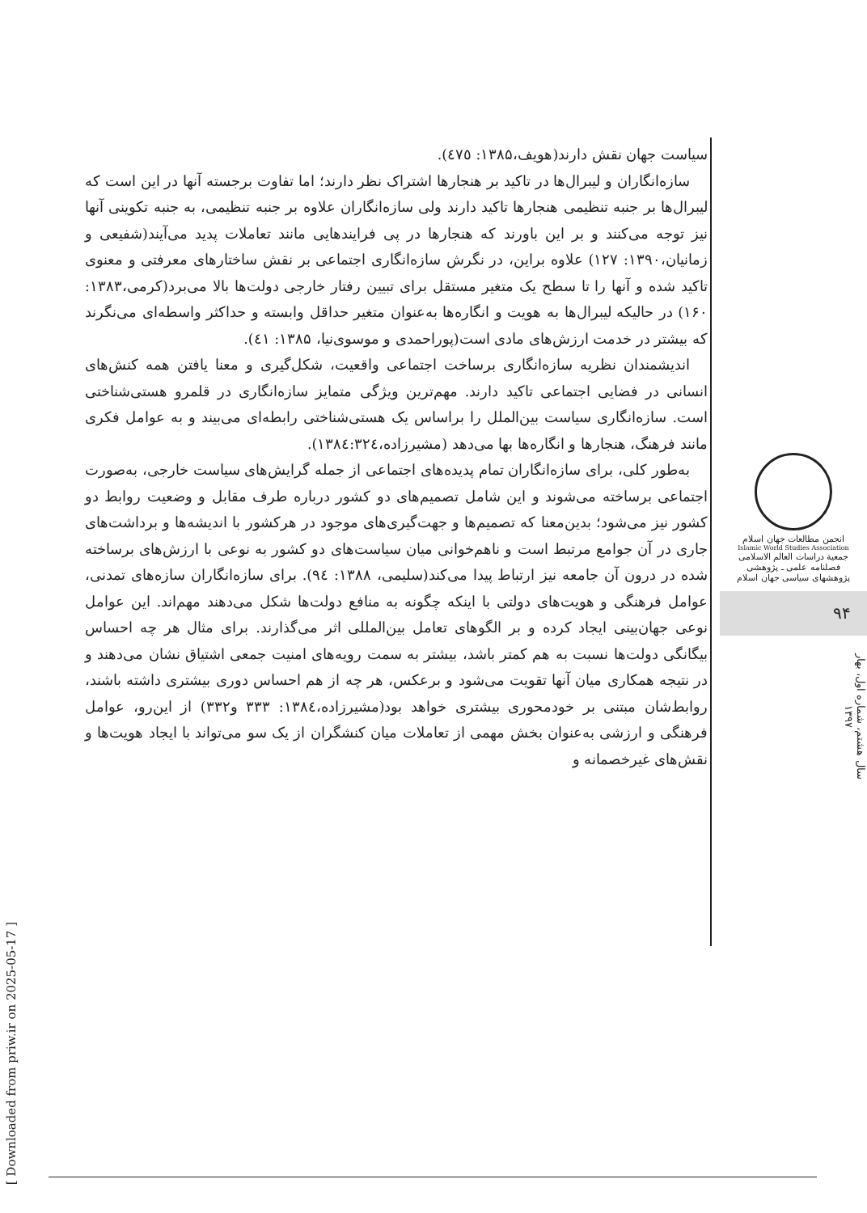سیاست جهان نقش دارند(هویف،۱۳۸۵: ٤٧٥).
سازه‌انگاران و لیبرال‌ها در تاکید بر هنجارها اشتراک نظر دارند؛ اما تفاوت برجسته آنها در این است که لیبرال‌ها بر جنبه تنظیمی هنجارها تاکید دارند ولی سازه‌انگاران علاوه بر جنبه تنظیمی، به جنبه تکوینی آنها نیز توجه می‌کنند و بر این باورند که هنجارها در پی فرایندهایی مانند تعاملات پدید می‌آیند(شفیعی و زمانیان،۱۳۹۰: ۱۲۷) علاوه براین، در نگرش سازه‌انگاری اجتماعی بر نقش ساختارهای معرفتی و معنوی تاکید شده و آنها را تا سطح یک متغیر مستقل برای تبیین رفتار خارجی دولت‌ها بالا می‌برد(کرمی،۱۳۸۳: ۱۶۰) در حالیکه لیبرال‌ها به هویت و انگاره‌ها به‌عنوان متغیر حداقل وابسته و حداکثر واسطه‌ای می‌نگرند که بیشتر در خدمت ارزش‌های مادی است(پوراحمدی و موسوی‌نیا، ۱۳۸۵: ٤١).
اندیشمندان نظریه سازه‌انگاری برساخت اجتماعی واقعیت، شکل‌گیری و معنا یافتن همه کنش‌های انسانی در فضایی اجتماعی تاکید دارند. مهم‌ترین ویژگی متمایز سازه‌انگاری در قلمرو هستی‌شناختی است. سازه‌انگاری سیاست بین‌الملل را براساس یک هستی‌شناختی رابطه‌ای می‌بیند و به عوامل فکری مانند فرهنگ، هنجارها و انگاره‌ها بها می‌دهد (مشیرزاده،۱۳۸٤:۳۲٤).
به‌طور کلی، برای سازه‌انگاران تمام پدیده‌های اجتماعی از جمله گرایش‌های سیاست خارجی، به‌صورت اجتماعی برساخته می‌شوند و این شامل تصمیم‌های دو کشور درباره طرف مقابل و وضعیت روابط دو کشور نیز می‌شود؛ بدین‌معنا که تصمیم‌ها و جهت‌گیری‌های موجود در هرکشور با اندیشه‌ها و برداشت‌های جاری در آن جوامع مرتبط است و ناهم‌خوانی میان سیاست‌های دو کشور به نوعی با ارزش‌های برساخته شده در درون آن جامعه نیز ارتباط پیدا می‌کند(سلیمی، ۱۳۸۸: ۹٤). برای سازه‌انگاران سازه‌های تمدنی، عوامل فرهنگی و هویت‌های دولتی با اینکه چگونه به منافع دولت‌ها شکل می‌دهند مهم‌اند. این عوامل نوعی جهان‌بینی ایجاد کرده و بر الگوهای تعامل بین‌المللی اثر می‌گذارند. برای مثال هر چه احساس بیگانگی دولت‌ها نسبت به هم کمتر باشد، بیشتر به سمت رویه‌های امنیت جمعی اشتیاق نشان می‌دهند و در نتیجه همکاری میان آنها تقویت می‌شود و برعکس، هر چه از هم احساس دوری بیشتری داشته باشند، روابط‌شان مبتنی بر خودمحوری بیشتری خواهد بود(مشیرزاده،۱۳۸٤: ۳۳۳ و۳۳۲) از این‌رو، عوامل فرهنگی و ارزشی به‌عنوان بخش مهمی از تعاملات میان کنشگران از یک سو می‌تواند با ایجاد هویت‌ها و نقش‌های غیرخصمانه و
انجمن مطالعات جهان اسلام
Islamic World Studies Association
جمعیة دراسات العالم الاسلامی
فصلنامه علمی ـ پژوهشی
پژوهشهای سیاسی جهان اسلام
۹۴
سال هشتم، شماره اول، بهار ۱۳۹۷
[ Downloaded from priw.ir on 2025-05-17 ]